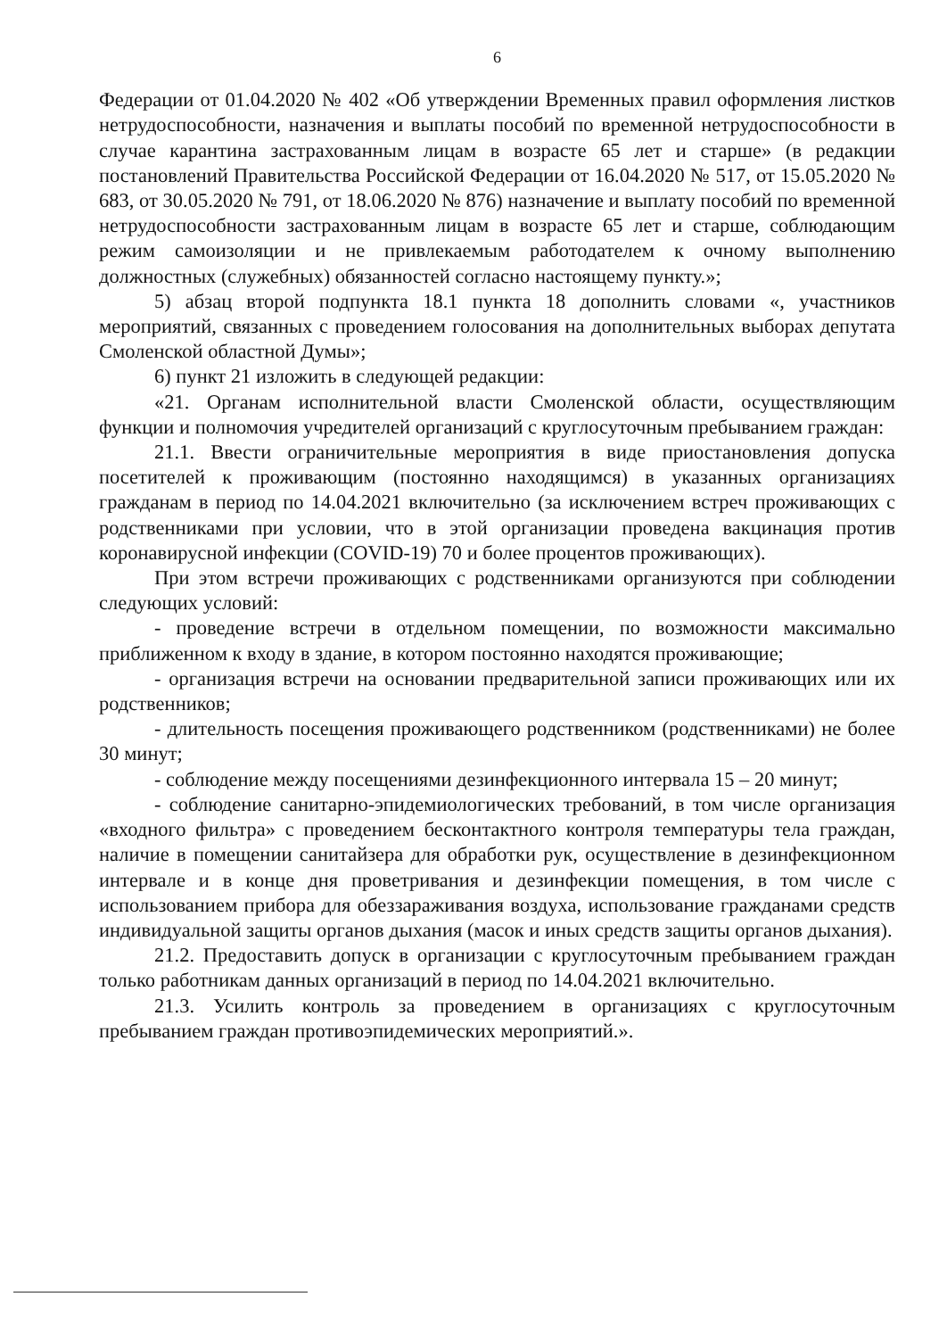6
Федерации от 01.04.2020 № 402 «Об утверждении Временных правил оформления листков нетрудоспособности, назначения и выплаты пособий по временной нетрудоспособности в случае карантина застрахованным лицам в возрасте 65 лет и старше» (в редакции постановлений Правительства Российской Федерации от 16.04.2020 № 517, от 15.05.2020 № 683, от 30.05.2020 № 791, от 18.06.2020 № 876) назначение и выплату пособий по временной нетрудоспособности застрахованным лицам в возрасте 65 лет и старше, соблюдающим режим самоизоляции и не привлекаемым работодателем к очному выполнению должностных (служебных) обязанностей согласно настоящему пункту.»;
5) абзац второй подпункта 18.1 пункта 18 дополнить словами «, участников мероприятий, связанных с проведением голосования на дополнительных выборах депутата Смоленской областной Думы»;
6) пункт 21 изложить в следующей редакции:
«21. Органам исполнительной власти Смоленской области, осуществляющим функции и полномочия учредителей организаций с круглосуточным пребыванием граждан:
21.1. Ввести ограничительные мероприятия в виде приостановления допуска посетителей к проживающим (постоянно находящимся) в указанных организациях гражданам в период по 14.04.2021 включительно (за исключением встреч проживающих с родственниками при условии, что в этой организации проведена вакцинация против коронавирусной инфекции (COVID-19) 70 и более процентов проживающих).
При этом встречи проживающих с родственниками организуются при соблюдении следующих условий:
- проведение встречи в отдельном помещении, по возможности максимально приближенном к входу в здание, в котором постоянно находятся проживающие;
- организация встречи на основании предварительной записи проживающих или их родственников;
- длительность посещения проживающего родственником (родственниками) не более 30 минут;
- соблюдение между посещениями дезинфекционного интервала 15 – 20 минут;
- соблюдение санитарно-эпидемиологических требований, в том числе организация «входного фильтра» с проведением бесконтактного контроля температуры тела граждан, наличие в помещении санитайзера для обработки рук, осуществление в дезинфекционном интервале и в конце дня проветривания и дезинфекции помещения, в том числе с использованием прибора для обеззараживания воздуха, использование гражданами средств индивидуальной защиты органов дыхания (масок и иных средств защиты органов дыхания).
21.2. Предоставить допуск в организации с круглосуточным пребыванием граждан только работникам данных организаций в период по 14.04.2021 включительно.
21.3. Усилить контроль за проведением в организациях с круглосуточным пребыванием граждан противоэпидемических мероприятий.».